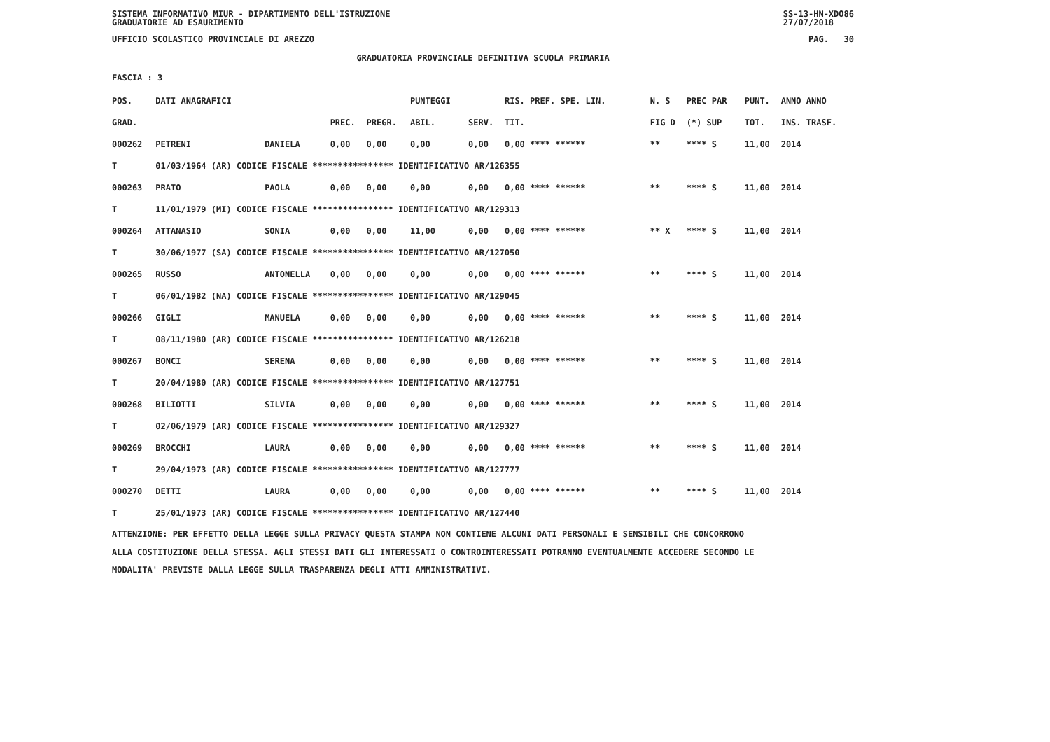SISTEMA INFORMATIVO MIUR - DIPARTIMENTO DELL'ISTRUZIONE
GRADUATORIE AD ESAURIMENTO SS-13-HN-XDO86
27/07/2018
UFFICIO SCOLASTICO PROVINCIALE DI AREZZO PAG. 30
GRADUATORIA PROVINCIALE DEFINITIVA SCUOLA PRIMARIA
FASCIA : 3
| POS. | DATI ANAGRAFICI | | | | PUNTEGGI | | RIS. PREF. SPE. LIN. | | N. S | PREC PAR | PUNT. | ANNO ANNO |
| --- | --- | --- | --- | --- | --- | --- | --- | --- | --- | --- | --- | --- |
| GRAD. | | | PREC. | PREGR. | ABIL. | SERV. | TIT. | | FIG D | (*) SUP | TOT. | INS. TRASF. |
| 000262 | PETRENI | DANIELA | 0,00 | 0,00 | 0,00 | 0,00 | 0,00 **** ****** | | ** | **** S | 11,00 | 2014 |
| T | 01/03/1964 (AR) CODICE FISCALE **************** IDENTIFICATIVO AR/126355 | | | | | | | | | | | |
| 000263 | PRATO | PAOLA | 0,00 | 0,00 | 0,00 | 0,00 | 0,00 **** ****** | | ** | **** S | 11,00 | 2014 |
| T | 11/01/1979 (MI) CODICE FISCALE **************** IDENTIFICATIVO AR/129313 | | | | | | | | | | | |
| 000264 | ATTANASIO | SONIA | 0,00 | 0,00 | 11,00 | 0,00 | 0,00 **** ****** | | ** X | **** S | 11,00 | 2014 |
| T | 30/06/1977 (SA) CODICE FISCALE **************** IDENTIFICATIVO AR/127050 | | | | | | | | | | | |
| 000265 | RUSSO | ANTONELLA | 0,00 | 0,00 | 0,00 | 0,00 | 0,00 **** ****** | | ** | **** S | 11,00 | 2014 |
| T | 06/01/1982 (NA) CODICE FISCALE **************** IDENTIFICATIVO AR/129045 | | | | | | | | | | | |
| 000266 | GIGLI | MANUELA | 0,00 | 0,00 | 0,00 | 0,00 | 0,00 **** ****** | | ** | **** S | 11,00 | 2014 |
| T | 08/11/1980 (AR) CODICE FISCALE **************** IDENTIFICATIVO AR/126218 | | | | | | | | | | | |
| 000267 | BONCI | SERENA | 0,00 | 0,00 | 0,00 | 0,00 | 0,00 **** ****** | | ** | **** S | 11,00 | 2014 |
| T | 20/04/1980 (AR) CODICE FISCALE **************** IDENTIFICATIVO AR/127751 | | | | | | | | | | | |
| 000268 | BILIOTTI | SILVIA | 0,00 | 0,00 | 0,00 | 0,00 | 0,00 **** ****** | | ** | **** S | 11,00 | 2014 |
| T | 02/06/1979 (AR) CODICE FISCALE **************** IDENTIFICATIVO AR/129327 | | | | | | | | | | | |
| 000269 | BROCCHI | LAURA | 0,00 | 0,00 | 0,00 | 0,00 | 0,00 **** ****** | | ** | **** S | 11,00 | 2014 |
| T | 29/04/1973 (AR) CODICE FISCALE **************** IDENTIFICATIVO AR/127777 | | | | | | | | | | | |
| 000270 | DETTI | LAURA | 0,00 | 0,00 | 0,00 | 0,00 | 0,00 **** ****** | | ** | **** S | 11,00 | 2014 |
| T | 25/01/1973 (AR) CODICE FISCALE **************** IDENTIFICATIVO AR/127440 | | | | | | | | | | | |
ATTENZIONE: PER EFFETTO DELLA LEGGE SULLA PRIVACY QUESTA STAMPA NON CONTIENE ALCUNI DATI PERSONALI E SENSIBILI CHE CONCORRONO
ALLA COSTITUZIONE DELLA STESSA. AGLI STESSI DATI GLI INTERESSATI O CONTROINTERESSATI POTRANNO EVENTUALMENTE ACCEDERE SECONDO LE
MODALITA' PREVISTE DALLA LEGGE SULLA TRASPARENZA DEGLI ATTI AMMINISTRATIVI.